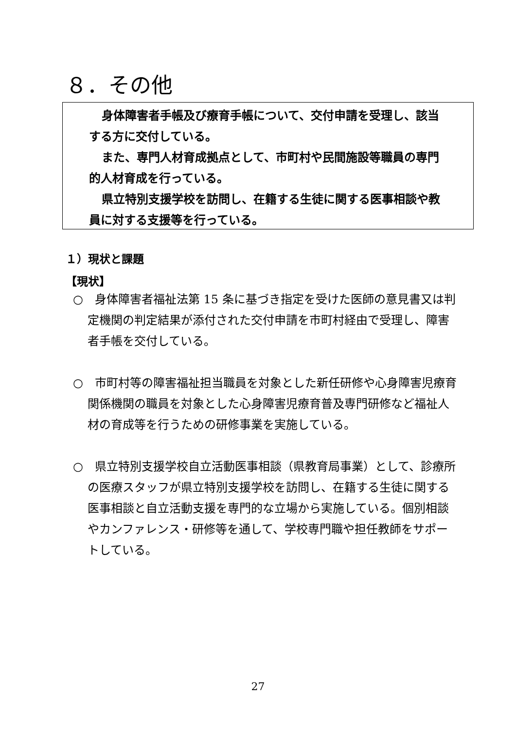８．その他
身体障害者手帳及び療育手帳について、交付申請を受理し、該当する方に交付している。
また、専門人材育成拠点として、市町村や民間施設等職員の専門的人材育成を行っている。
県立特別支援学校を訪問し、在籍する生徒に関する医事相談や教員に対する支援等を行っている。
１）現状と課題
【現状】
○　身体障害者福祉法第 15 条に基づき指定を受けた医師の意見書又は判定機関の判定結果が添付された交付申請を市町村経由で受理し、障害者手帳を交付している。
○　市町村等の障害福祉担当職員を対象とした新任研修や心身障害児療育関係機関の職員を対象とした心身障害児療育普及専門研修など福祉人材の育成等を行うための研修事業を実施している。
○　県立特別支援学校自立活動医事相談（県教育局事業）として、診療所の医療スタッフが県立特別支援学校を訪問し、在籍する生徒に関する医事相談と自立活動支援を専門的な立場から実施している。個別相談やカンファレンス・研修等を通して、学校専門職や担任教師をサポートしている。
27